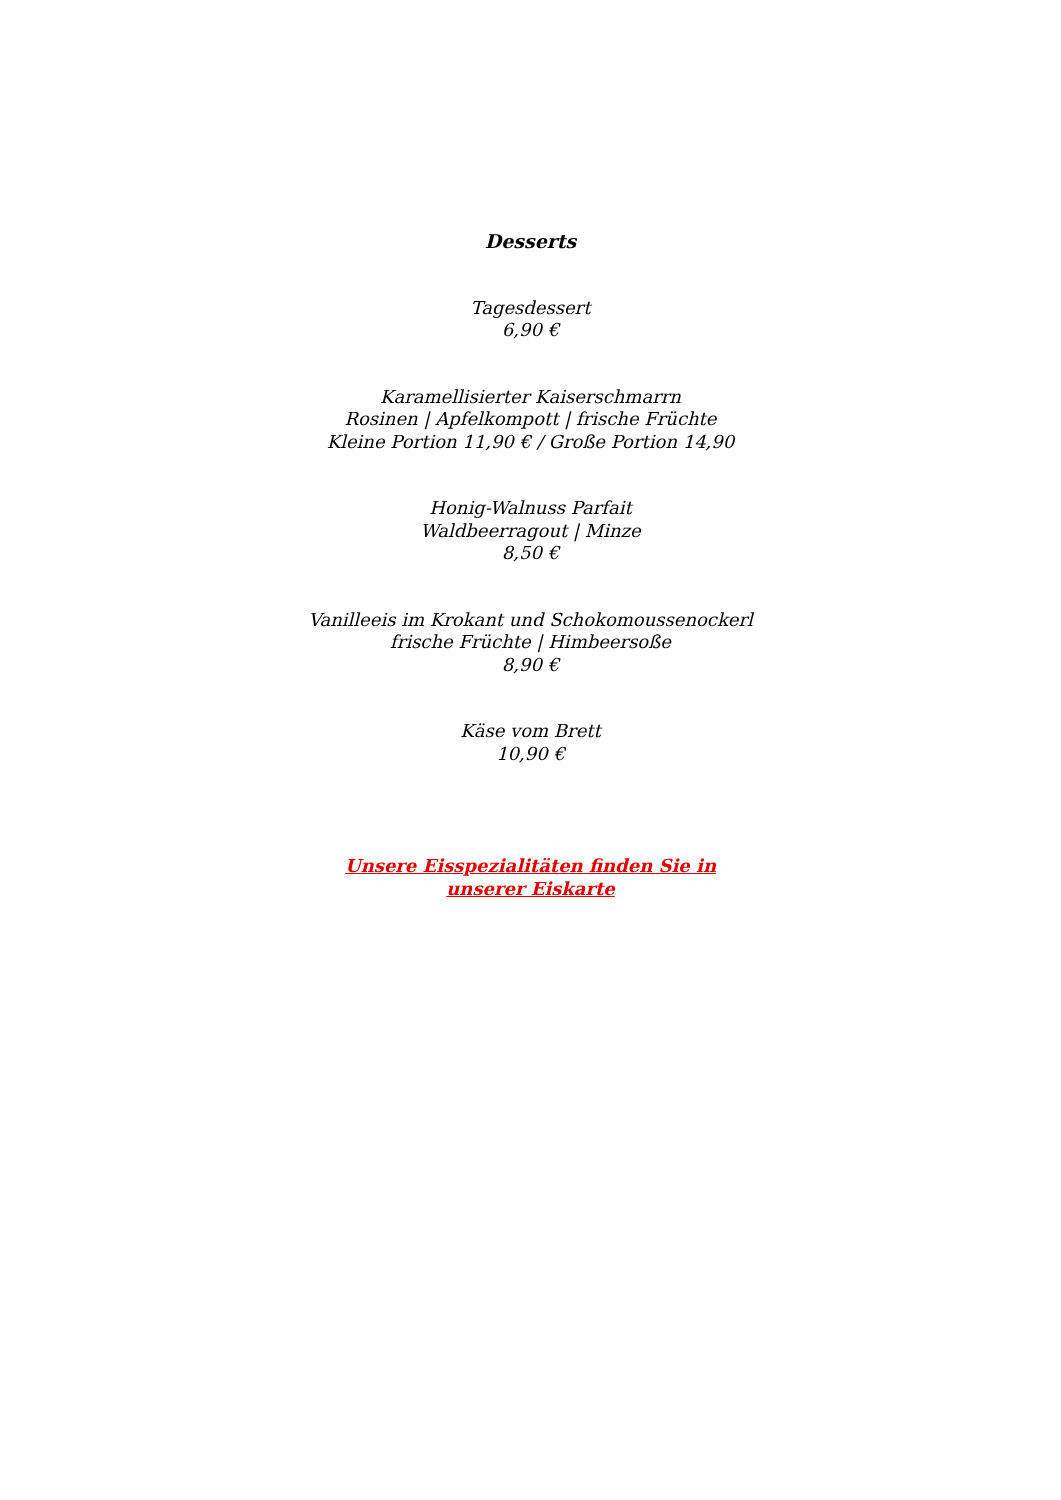Desserts
Tagesdessert
6,90 €
Karamellisierter Kaiserschmarrn
Rosinen | Apfelkompott | frische Früchte
Kleine Portion 11,90 € / Große Portion 14,90
Honig-Walnuss Parfait
Waldbeerragout | Minze
8,50 €
Vanilleeis im Krokant und Schokomoussenockerl
frische Früchte | Himbeersoße
8,90 €
Käse vom Brett
10,90 €
Unsere Eisspezialitäten finden Sie in
unserer Eiskarte